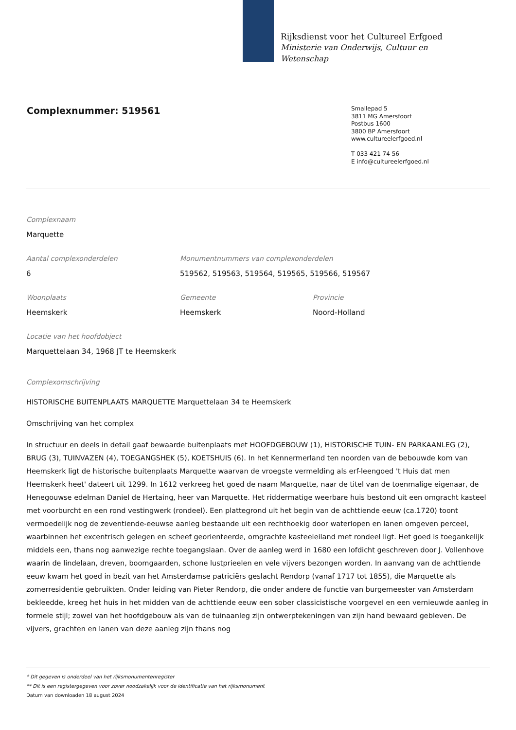Rijksdienst voor het Cultureel Erfgoed
Ministerie van Onderwijs, Cultuur en
Wetenschap
Complexnummer: 519561
Smallepad 5
3811 MG Amersfoort
Postbus 1600
3800 BP Amersfoort
www.cultureelerfgoed.nl
T 033 421 74 56
E info@cultureelerfgoed.nl
Complexnaam
Marquette
Aantal complexonderdelen
6
Monumentnummers van complexonderdelen
519562, 519563, 519564, 519565, 519566, 519567
Woonplaats
Heemskerk
Gemeente
Heemskerk
Provincie
Noord-Holland
Locatie van het hoofdobject
Marquettelaan 34, 1968 JT te Heemskerk
Complexomschrijving
HISTORISCHE BUITENPLAATS MARQUETTE Marquettelaan 34 te Heemskerk
Omschrijving van het complex
In structuur en deels in detail gaaf bewaarde buitenplaats met HOOFDGEBOUW (1), HISTORISCHE TUIN- EN PARKAANLEG (2), BRUG (3), TUINVAZEN (4), TOEGANGSHEK (5), KOETSHUIS (6). In het Kennermerland ten noorden van de bebouwde kom van Heemskerk ligt de historische buitenplaats Marquette waarvan de vroegste vermelding als erf-leengoed 't Huis dat men Heemskerk heet' dateert uit 1299. In 1612 verkreeg het goed de naam Marquette, naar de titel van de toenmalige eigenaar, de Henegouwse edelman Daniel de Hertaing, heer van Marquette. Het riddermatige weerbare huis bestond uit een omgracht kasteel met voorburcht en een rond vestingwerk (rondeel). Een plattegrond uit het begin van de achttiende eeuw (ca.1720) toont vermoedelijk nog de zeventiende-eeuwse aanleg bestaande uit een rechthoekig door waterlopen en lanen omgeven perceel, waarbinnen het excentrisch gelegen en scheef georienteerde, omgrachte kasteeleiland met rondeel ligt. Het goed is toegankelijk middels een, thans nog aanwezige rechte toegangslaan. Over de aanleg werd in 1680 een lofdicht geschreven door J. Vollenhove waarin de lindelaan, dreven, boomgaarden, schone lustprieelen en vele vijvers bezongen worden. In aanvang van de achttiende eeuw kwam het goed in bezit van het Amsterdamse patriciërs geslacht Rendorp (vanaf 1717 tot 1855), die Marquette als zomerresidentie gebruikten. Onder leiding van Pieter Rendorp, die onder andere de functie van burgemeester van Amsterdam bekleedde, kreeg het huis in het midden van de achttiende eeuw een sober classicistische voorgevel en een vernieuwde aanleg in formele stijl; zowel van het hoofdgebouw als van de tuinaanleg zijn ontwerptekeningen van zijn hand bewaard gebleven. De vijvers, grachten en lanen van deze aanleg zijn thans nog
* Dit gegeven is onderdeel van het rijksmonumentenregister
** Dit is een registergegeven voor zover noodzakelijk voor de identificatie van het rijksmonument
Datum van downloaden 18 august 2024